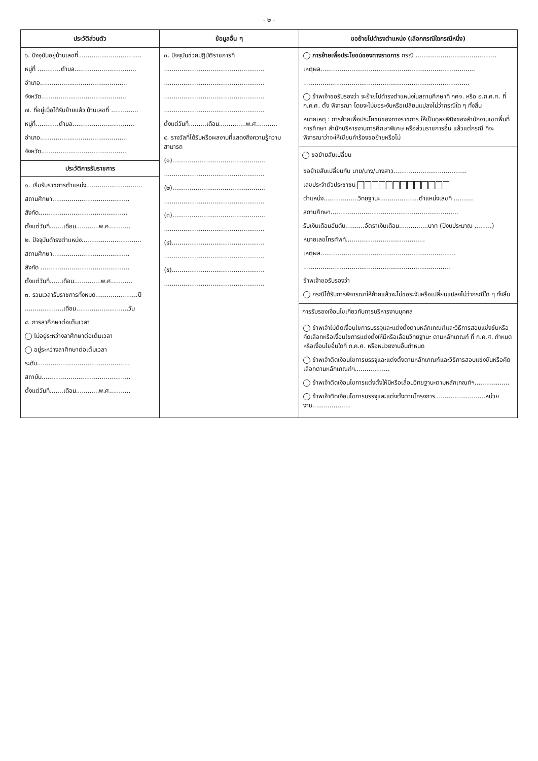- ๒ -
| ประวัติส่วนตัว | ข้อมูลอื่น ๆ | ขอย้ายไปดำรงตำแหน่ง (เลือกกรณีใดกรณีหนึ่ง) |
| --- | --- | --- |
| ๖. ปัจจุบันอยู่บ้านเลขที่................................. หมู่ที่ ............ตำบล................................ อำเภอ............................................. จังหวัด............................................ ๗. ที่อยู่เมื่อได้รับย้ายแล้ว บ้านเลขที่ .............. หมู่ที่............ตำบล................................ อำเภอ............................................. จังหวัด............................................ ประวัติการรับราชการ ๑. เริ่มรับราชการตำแหน่ง............................. สถานศึกษา........................................ สังกัด.............................................. ตั้งแต่วันที่.......เดือน............พ.ศ........... ๒. ปัจจุบันดำรงตำแหน่ง............................... สถานศึกษา........................................ สังกัด .............................................. ตั้งแต่วันที่......เดือน..............พ.ศ........... ๓. รวมเวลารับราชการทั้งหมด......................ปี ....................เดือน...........................วัน ๔. การลาศึกษาต่อเต็มเวลา ไม่อยู่ระหว่างลาศึกษาต่อเต็มเวลา อยู่ระหว่างลาศึกษาต่อเต็มเวลา ระดับ................................................ สถาบัน.............................................. ตั้งแต่วันที่.......เดือน............พ.ศ........... | ๓. ปัจจุบันช่วยปฏิบัติราชการที่ .................................................... .................................................... .................................................... .................................................... ตั้งแต่วันที่.........เดือน..............พ.ศ........... ๔. รางวัลที่ได้รับหรือผลงานที่แสดงถึงความรู้ความสามารถ (๑)................................................ .................................................... (๒)................................................ .................................................... (๓)................................................ .................................................... (๔)................................................ .................................................... (๕)................................................ .................................................... | การย้ายเพื่อประโยชน์ของทางราชการ กรณี .......................................... เหตุผล................................................................................ ...................................................................................... ข้าพเจ้าขอรับรองว่า จะย้ายไปดำรงตำแหน่งในสถานศึกษาที่ กศจ. หรือ อ.ก.ค.ศ. ที่ ก.ค.ศ. ตั้ง พิจารณา โดยจะไม่ขอระงับหรือเปลี่ยนแปลงไม่ว่ากรณีใด ๆ ทั้งสิ้น หมายเหตุ : การย้ายเพื่อประโยชน์ของทางราชการ ให้เป็นดุลยพินิจของสำนักงานเขตพื้นที่การศึกษา สำนักบริหารงานการศึกษาพิเศษ หรือส่วนราชการอื่น แล้วแต่กรณี ที่จะพิจารณาว่าจะให้เขียนคำร้องขอย้ายหรือไม่ ขอย้ายสับเปลี่ยน ขอย้ายสับเปลี่ยนกับ นาย/นาง/นางสาว...................................... เลขประจำตัวประชาชน ตำแหน่ง..................วิทยฐานะ....................ตำแหน่งเลขที่ .......... สถานศึกษา.................................................................. รับเงินเดือนอันดับ..........อัตราเงินเดือน...............บาท (ปีงบประมาณ .........) หมายเลขโทรศัพท์......................................... เหตุผล...................................................................... ............................................................................ ข้าพเจ้าขอรับรองว่า กรณีได้รับการพิจารณาให้ย้ายแล้วจะไม่ขอระงับหรือเปลี่ยนแปลงไม่ว่ากรณีใด ๆ ทั้งสิ้น การรับรองเงื่อนไขเกี่ยวกับการบริหารงานบุคคล ข้าพเจ้าไม่ติดเงื่อนไขการบรรจุและแต่งตั้งตามหลักเกณฑ์และวิธีการสอบแข่งขันหรือคัดเลือกหรือเงื่อนไขการแต่งตั้งให้มีหรือเลื่อนวิทยฐานะ ตามหลักเกณฑ์ ที่ ก.ค.ศ. กำหนด หรือเงื่อนไขอื่นใดที่ ก.ค.ศ. หรือหน่วยงานอื่นกำหนด ข้าพเจ้าติดเงื่อนไขการบรรจุและแต่งตั้งตามหลักเกณฑ์และวิธีการสอบแข่งขันหรือคัดเลือกตามหลักเกณฑ์ฯ.................. ข้าพเจ้าติดเงื่อนไขการแต่งตั้งให้มีหรือเลื่อนวิทยฐานะตามหลักเกณฑ์ฯ.................. ข้าพเจ้าติดเงื่อนไขการบรรจุและแต่งตั้งตามโครงการ..........................หน่วยงาน.................... |